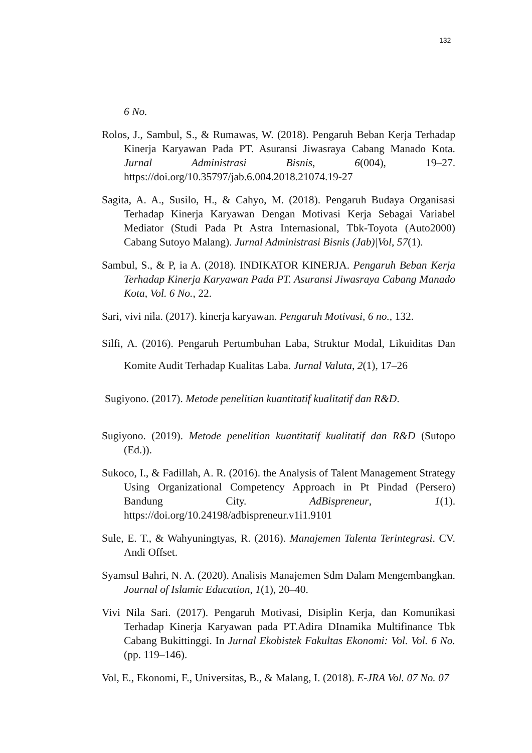132
6 No.
Rolos, J., Sambul, S., & Rumawas, W. (2018). Pengaruh Beban Kerja Terhadap Kinerja Karyawan Pada PT. Asuransi Jiwasraya Cabang Manado Kota. Jurnal Administrasi Bisnis, 6(004), 19–27. https://doi.org/10.35797/jab.6.004.2018.21074.19-27
Sagita, A. A., Susilo, H., & Cahyo, M. (2018). Pengaruh Budaya Organisasi Terhadap Kinerja Karyawan Dengan Motivasi Kerja Sebagai Variabel Mediator (Studi Pada Pt Astra Internasional, Tbk-Toyota (Auto2000) Cabang Sutoyo Malang). Jurnal Administrasi Bisnis (Jab)|Vol, 57(1).
Sambul, S., & P, ia A. (2018). INDIKATOR KINERJA. Pengaruh Beban Kerja Terhadap Kinerja Karyawan Pada PT. Asuransi Jiwasraya Cabang Manado Kota, Vol. 6 No., 22.
Sari, vivi nila. (2017). kinerja karyawan. Pengaruh Motivasi, 6 no., 132.
Silfi, A. (2016). Pengaruh Pertumbuhan Laba, Struktur Modal, Likuiditas Dan Komite Audit Terhadap Kualitas Laba. Jurnal Valuta, 2(1), 17–26
Sugiyono. (2017). Metode penelitian kuantitatif kualitatif dan R&D.
Sugiyono. (2019). Metode penelitian kuantitatif kualitatif dan R&D (Sutopo (Ed.)).
Sukoco, I., & Fadillah, A. R. (2016). the Analysis of Talent Management Strategy Using Organizational Competency Approach in Pt Pindad (Persero) Bandung City. AdBispreneur, 1(1). https://doi.org/10.24198/adbispreneur.v1i1.9101
Sule, E. T., & Wahyuningtyas, R. (2016). Manajemen Talenta Terintegrasi. CV. Andi Offset.
Syamsul Bahri, N. A. (2020). Analisis Manajemen Sdm Dalam Mengembangkan. Journal of Islamic Education, 1(1), 20–40.
Vivi Nila Sari. (2017). Pengaruh Motivasi, Disiplin Kerja, dan Komunikasi Terhadap Kinerja Karyawan pada PT.Adira DInamika Multifinance Tbk Cabang Bukittinggi. In Jurnal Ekobistek Fakultas Ekonomi: Vol. Vol. 6 No. (pp. 119–146).
Vol, E., Ekonomi, F., Universitas, B., & Malang, I. (2018). E-JRA Vol. 07 No. 07